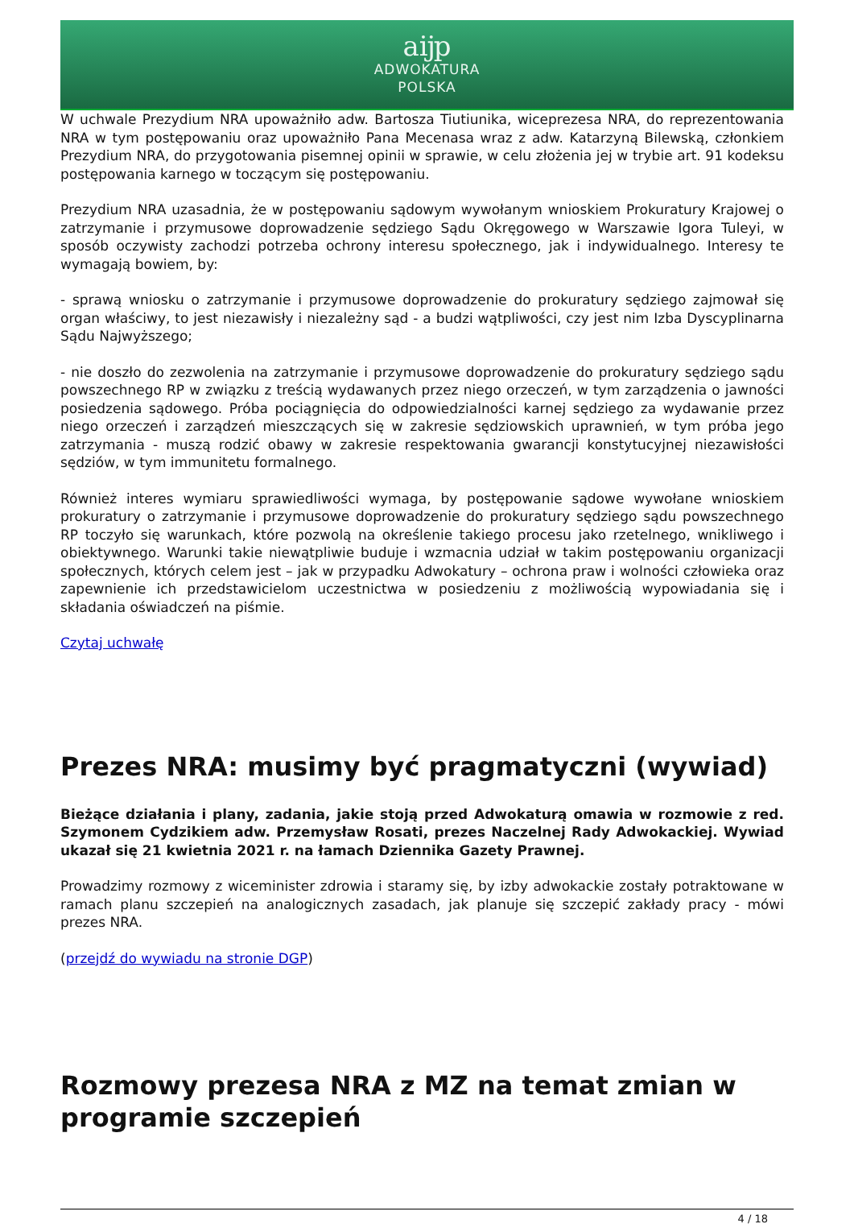aĳp
ADWOKATURA
POLSKA
W uchwale Prezydium NRA upoważniło adw. Bartosza Tiutiunika, wiceprezesa NRA, do reprezentowania NRA w tym postępowaniu oraz upoważniło Pana Mecenasa wraz z adw. Katarzyną Bilewską, członkiem Prezydium NRA, do przygotowania pisemnej opinii w sprawie, w celu złożenia jej w trybie art. 91 kodeksu postępowania karnego w toczącym się postępowaniu.
Prezydium NRA uzasadnia, że w postępowaniu sądowym wywołanym wnioskiem Prokuratury Krajowej o zatrzymanie i przymusowe doprowadzenie sędziego Sądu Okręgowego w Warszawie Igora Tuleyi, w sposób oczywisty zachodzi potrzeba ochrony interesu społecznego, jak i indywidualnego. Interesy te wymagają bowiem, by:
- sprawą wniosku o zatrzymanie i przymusowe doprowadzenie do prokuratury sędziego zajmował się organ właściwy, to jest niezawisły i niezależny sąd - a budzi wątpliwości, czy jest nim Izba Dyscyplinarna Sądu Najwyższego;
- nie doszło do zezwolenia na zatrzymanie i przymusowe doprowadzenie do prokuratury sędziego sądu powszechnego RP w związku z treścią wydawanych przez niego orzeczeń, w tym zarządzenia o jawności posiedzenia sądowego. Próba pociągnięcia do odpowiedzialności karnej sędziego za wydawanie przez niego orzeczeń i zarządzeń mieszczących się w zakresie sędziowskich uprawnień, w tym próba jego zatrzymania - muszą rodzić obawy w zakresie respektowania gwarancji konstytucyjnej niezawisłości sędziów, w tym immunitetu formalnego.
Również interes wymiaru sprawiedliwości wymaga, by postępowanie sądowe wywołane wnioskiem prokuratury o zatrzymanie i przymusowe doprowadzenie do prokuratury sędziego sądu powszechnego RP toczyło się warunkach, które pozwolą na określenie takiego procesu jako rzetelnego, wnikliwego i obiektywnego. Warunki takie niewątpliwie buduje i wzmacnia udział w takim postępowaniu organizacji społecznych, których celem jest – jak w przypadku Adwokatury – ochrona praw i wolności człowieka oraz zapewnienie ich przedstawicielom uczestnictwa w posiedzeniu z możliwością wypowiadania się i składania oświadczeń na piśmie.
Czytaj uchwałę
Prezes NRA: musimy być pragmatyczni (wywiad)
Bieżące działania i plany, zadania, jakie stoją przed Adwokaturą omawia w rozmowie z red. Szymonem Cydzikiem adw. Przemysław Rosati, prezes Naczelnej Rady Adwokackiej. Wywiad ukazał się 21 kwietnia 2021 r. na łamach Dziennika Gazety Prawnej.
Prowadzimy rozmowy z wiceminister zdrowia i staramy się, by izby adwokackie zostały potraktowane w ramach planu szczepień na analogicznych zasadach, jak planuje się szczepić zakłady pracy - mówi prezes NRA.
(przejdź do wywiadu na stronie DGP)
Rozmowy prezesa NRA z MZ na temat zmian w programie szczepień
4 / 18